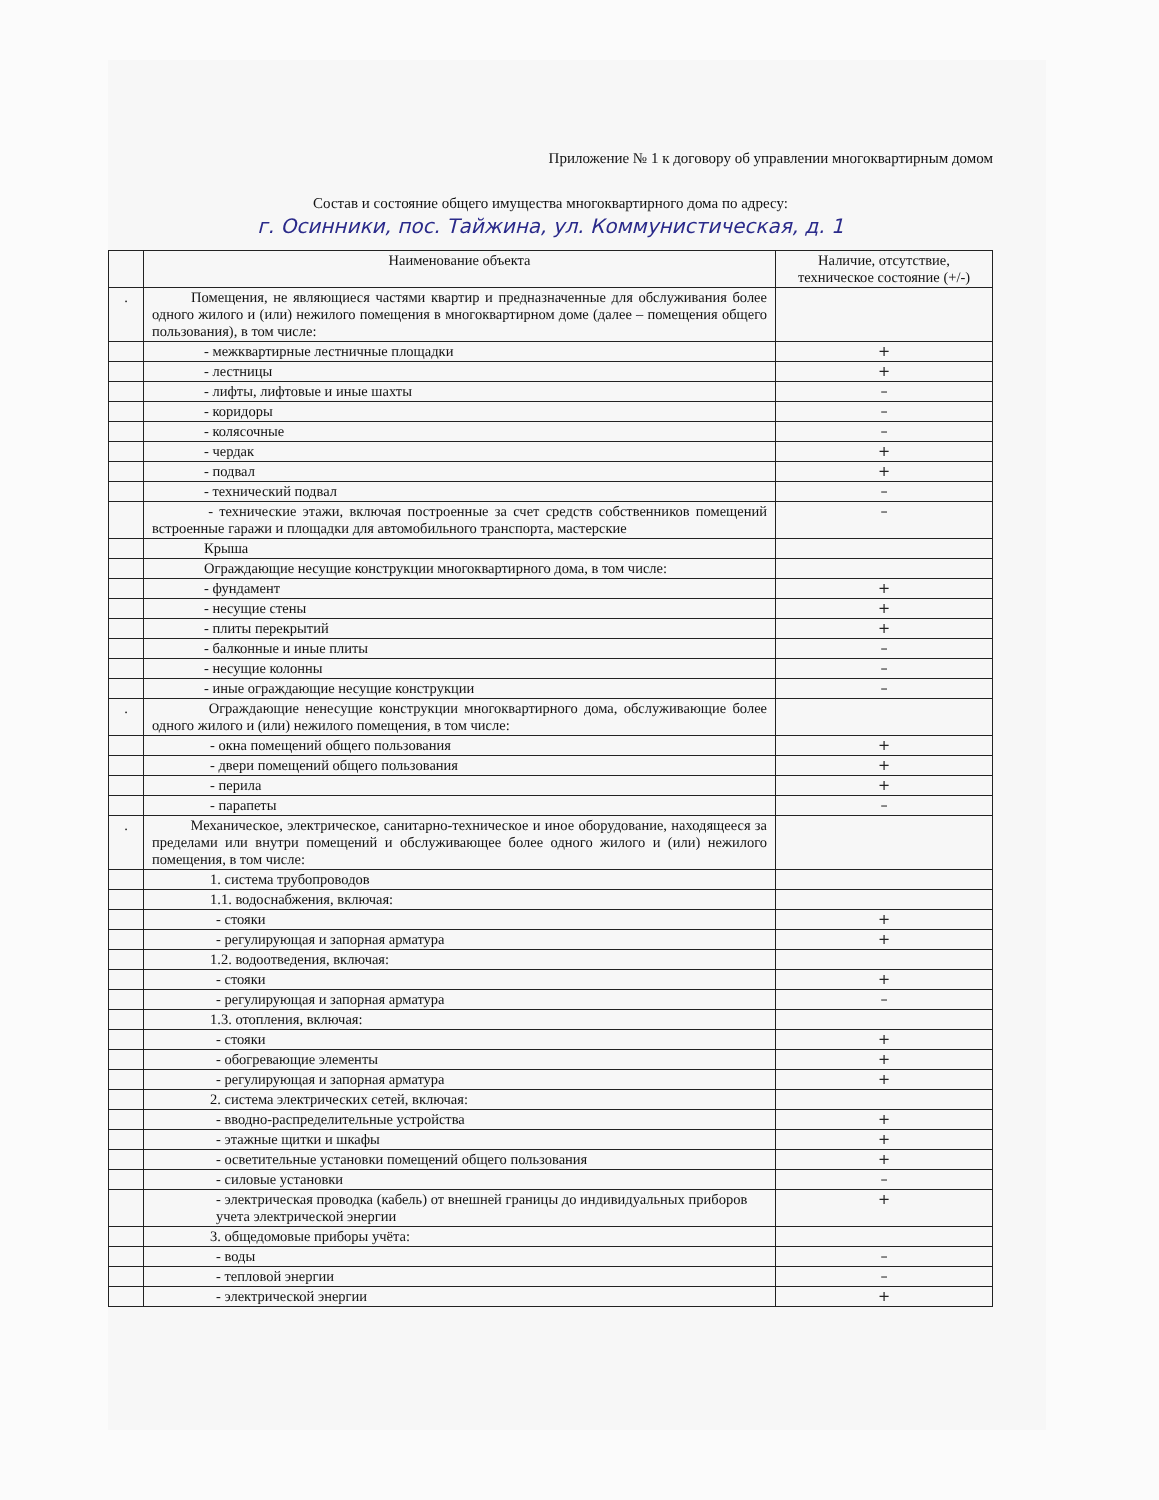Приложение № 1 к договору об управлении многоквартирным домом
Состав и состояние общего имущества многоквартирного дома по адресу:
г. Осинники, пос. Тайжина, ул. Коммунистическая, д. 1
| | Наименование объекта | Наличие, отсутствие, техническое состояние (+/-) |
| --- | --- | --- |
| . | Помещения, не являющиеся частями квартир и предназначенные для обслуживания более одного жилого и (или) нежилого помещения в многоквартирном доме (далее – помещения общего пользования), в том числе: | |
| | - межквартирные лестничные площадки | + |
| | - лестницы | + |
| | - лифты, лифтовые и иные шахты | – |
| | - коридоры | – |
| | - колясочные | – |
| | - чердак | + |
| | - подвал | + |
| | - технический подвал | – |
| | - технические этажи, включая построенные за счет средств собственников помещений встроенные гаражи и площадки для автомобильного транспорта, мастерские | – |
| | Крыша | |
| | Ограждающие несущие конструкции многоквартирного дома, в том числе: | |
| | - фундамент | + |
| | - несущие стены | + |
| | - плиты перекрытий | + |
| | - балконные и иные плиты | – |
| | - несущие колонны | – |
| | - иные ограждающие несущие конструкции | – |
| . | Ограждающие ненесущие конструкции многоквартирного дома, обслуживающие более одного жилого и (или) нежилого помещения, в том числе: | |
| | - окна помещений общего пользования | + |
| | - двери помещений общего пользования | + |
| | - перила | + |
| | - парапеты | – |
| . | Механическое, электрическое, санитарно-техническое и иное оборудование, находящееся за пределами или внутри помещений и обслуживающее более одного жилого и (или) нежилого помещения, в том числе: | |
| | 1. система трубопроводов | |
| | 1.1. водоснабжения, включая: | |
| | - стояки | + |
| | - регулирующая и запорная арматура | + |
| | 1.2. водоотведения, включая: | |
| | - стояки | + |
| | - регулирующая и запорная арматура | – |
| | 1.3. отопления, включая: | |
| | - стояки | + |
| | - обогревающие элементы | + |
| | - регулирующая и запорная арматура | + |
| | 2. система электрических сетей, включая: | |
| | - вводно-распределительные устройства | + |
| | - этажные щитки и шкафы | + |
| | - осветительные установки помещений общего пользования | + |
| | - силовые установки | – |
| | - электрическая проводка (кабель) от внешней границы до индивидуальных приборов учета электрической энергии | + |
| | 3. общедомовые приборы учёта: | |
| | - воды | – |
| | - тепловой энергии | – |
| | - электрической энергии | + |